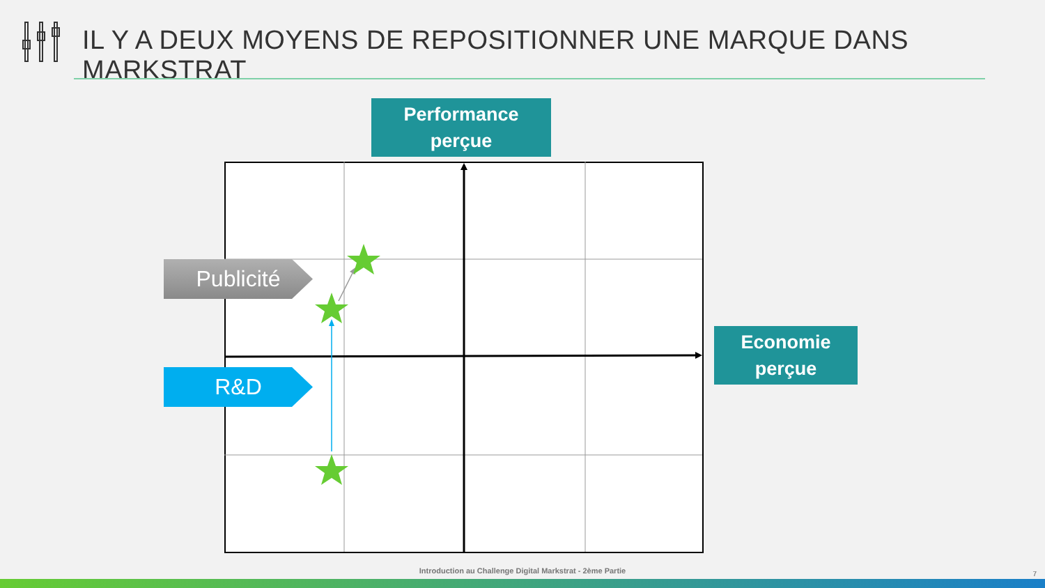IL Y A DEUX MOYENS DE REPOSITIONNER UNE MARQUE DANS MARKSTRAT
Performance
perçue
Publicité
R&D
Economie
perçue
Introduction au Challenge Digital Markstrat - 2ème Partie 7